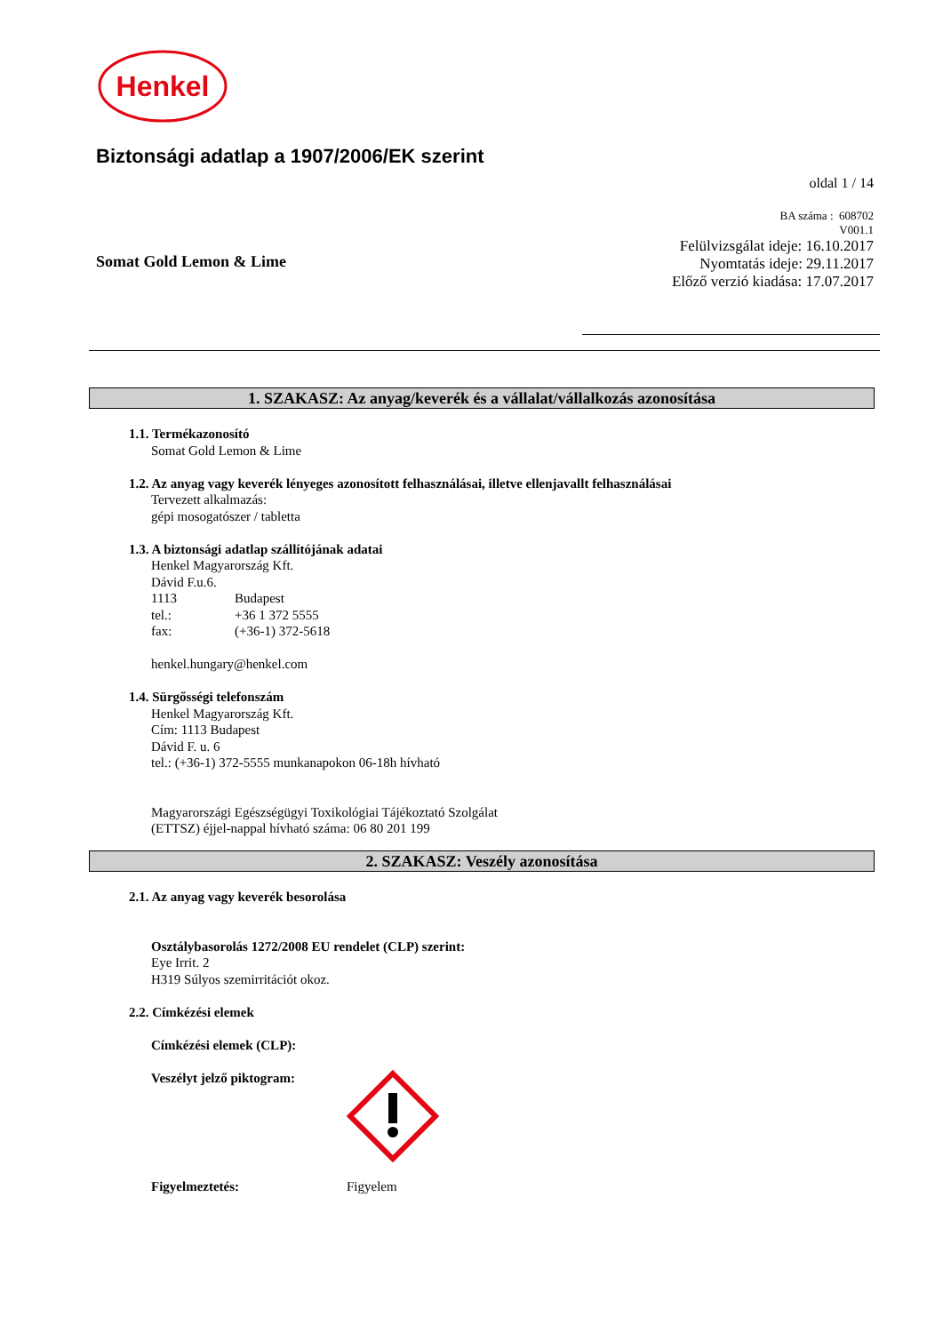Henkel
Biztonsági adatlap a 1907/2006/EK szerint
oldal 1 / 14
BA száma : 608702
V001.1
Felülvizsgálat ideje: 16.10.2017
Nyomtatás ideje: 29.11.2017
Előző verzió kiadása: 17.07.2017
Somat Gold Lemon & Lime
1. SZAKASZ: Az anyag/keverék és a vállalat/vállalkozás azonosítása
1.1. Termékazonosító
Somat Gold Lemon & Lime
1.2. Az anyag vagy keverék lényeges azonosított felhasználásai, illetve ellenjavallt felhasználásai
Tervezett alkalmazás:
gépi mosogatószer / tabletta
1.3. A biztonsági adatlap szállítójának adatai
Henkel Magyarország Kft.
Dávid F.u.6.
1113 Budapest
tel.: +36 1 372 5555
fax: (+36-1) 372-5618
henkel.hungary@henkel.com
1.4. Sürgősségi telefonszám
Henkel Magyarország Kft.
Cím: 1113 Budapest
Dávid F. u. 6
tel.: (+36-1) 372-5555 munkanapokon 06-18h hívható
Magyarországi Egészségügyi Toxikológiai Tájékoztató Szolgálat
(ETTSZ) éjjel-nappal hívható száma: 06 80 201 199
2. SZAKASZ: Veszély azonosítása
2.1. Az anyag vagy keverék besorolása
Osztálybasorolás 1272/2008 EU rendelet (CLP) szerint:
Eye Irrit. 2
H319 Súlyos szemirritációt okoz.
2.2. Címkézési elemek
Címkézési elemek (CLP):
Veszélyt jelző piktogram:
Figyelmeztetés: Figyelem